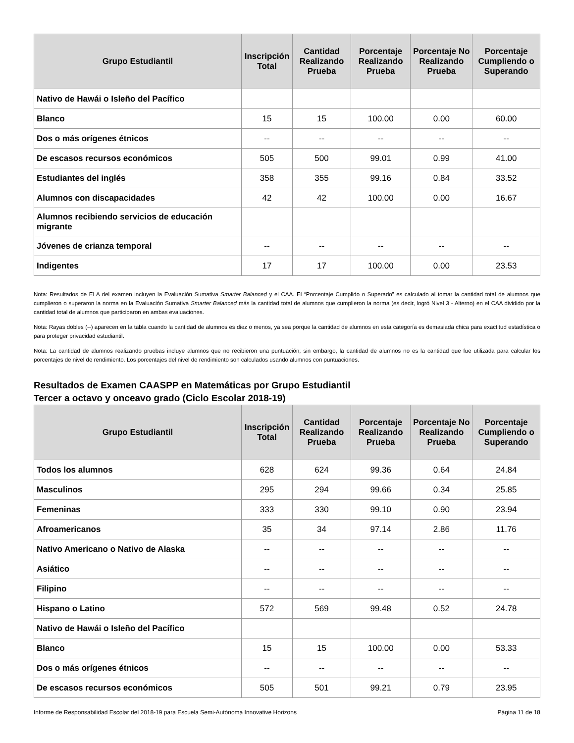| Grupo Estudiantil | Inscripción Total | Cantidad Realizando Prueba | Porcentaje Realizando Prueba | Porcentaje No Realizando Prueba | Porcentaje Cumpliendo o Superando |
| --- | --- | --- | --- | --- | --- |
| Nativo de Hawái o Isleño del Pacífico | | | | | |
| Blanco | 15 | 15 | 100.00 | 0.00 | 60.00 |
| Dos o más orígenes étnicos | -- | -- | -- | -- | -- |
| De escasos recursos económicos | 505 | 500 | 99.01 | 0.99 | 41.00 |
| Estudiantes del inglés | 358 | 355 | 99.16 | 0.84 | 33.52 |
| Alumnos con discapacidades | 42 | 42 | 100.00 | 0.00 | 16.67 |
| Alumnos recibiendo servicios de educación migrante | | | | | |
| Jóvenes de crianza temporal | -- | -- | -- | -- | -- |
| Indigentes | 17 | 17 | 100.00 | 0.00 | 23.53 |
Nota: Resultados de ELA del examen incluyen la Evaluación Sumativa Smarter Balanced y el CAA. El “Porcentaje Cumplido o Superado” es calculado al tomar la cantidad total de alumnos que cumplieron o superaron la norma en la Evaluación Sumativa Smarter Balanced más la cantidad total de alumnos que cumplieron la norma (es decir, logró Nivel 3 - Alterno) en el CAA dividido por la cantidad total de alumnos que participaron en ambas evaluaciones.
Nota: Rayas dobles (--) aparecen en la tabla cuando la cantidad de alumnos es diez o menos, ya sea porque la cantidad de alumnos en esta categoría es demasiada chica para exactitud estadística o para proteger privacidad estudiantil.
Nota: La cantidad de alumnos realizando pruebas incluye alumnos que no recibieron una puntuación; sin embargo, la cantidad de alumnos no es la cantidad que fue utilizada para calcular los porcentajes de nivel de rendimiento. Los porcentajes del nivel de rendimiento son calculados usando alumnos con puntuaciones.
Resultados de Examen CAASPP en Matemáticas por Grupo Estudiantil
Tercer a octavo y onceavo grado (Ciclo Escolar 2018-19)
| Grupo Estudiantil | Inscripción Total | Cantidad Realizando Prueba | Porcentaje Realizando Prueba | Porcentaje No Realizando Prueba | Porcentaje Cumpliendo o Superando |
| --- | --- | --- | --- | --- | --- |
| Todos los alumnos | 628 | 624 | 99.36 | 0.64 | 24.84 |
| Masculinos | 295 | 294 | 99.66 | 0.34 | 25.85 |
| Femeninas | 333 | 330 | 99.10 | 0.90 | 23.94 |
| Afroamericanos | 35 | 34 | 97.14 | 2.86 | 11.76 |
| Nativo Americano o Nativo de Alaska | -- | -- | -- | -- | -- |
| Asiático | -- | -- | -- | -- | -- |
| Filipino | -- | -- | -- | -- | -- |
| Hispano o Latino | 572 | 569 | 99.48 | 0.52 | 24.78 |
| Nativo de Hawái o Isleño del Pacífico | | | | | |
| Blanco | 15 | 15 | 100.00 | 0.00 | 53.33 |
| Dos o más orígenes étnicos | -- | -- | -- | -- | -- |
| De escasos recursos económicos | 505 | 501 | 99.21 | 0.79 | 23.95 |
Informe de Responsabilidad Escolar del 2018-19 para Escuela Semi-Autónoma Innovative Horizons Página 11 de 18